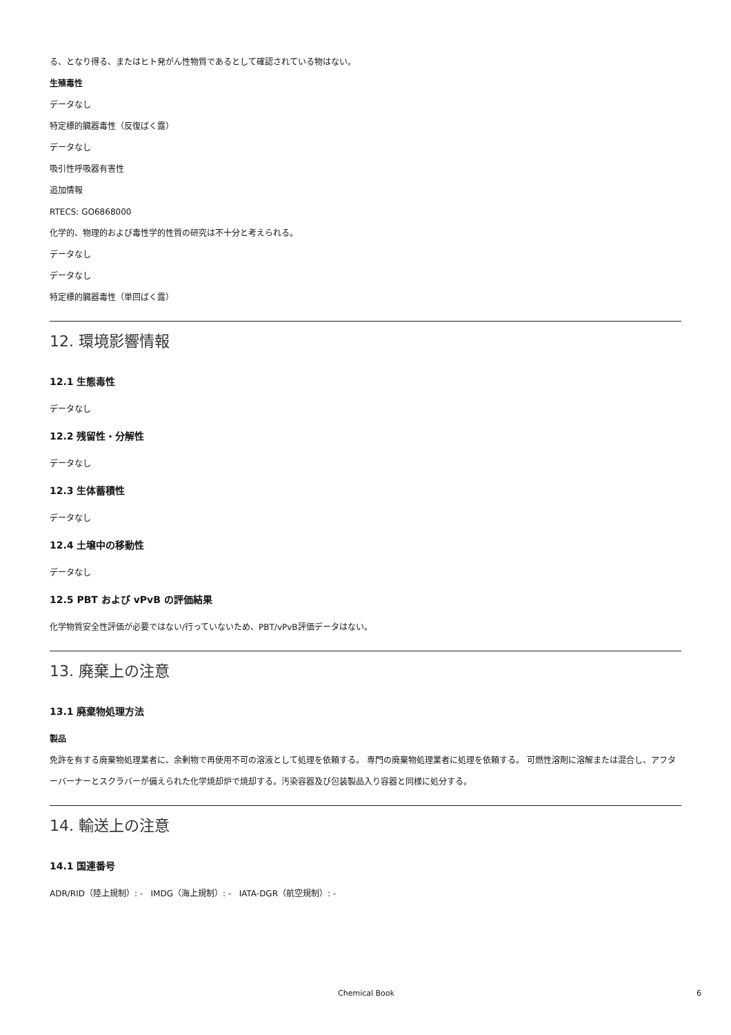る、となり得る、またはヒト発がん性物質であるとして確認されている物はない。
生殖毒性
データなし
特定標的臓器毒性（反復ばく露）
データなし
吸引性呼吸器有害性
追加情報
RTECS: GO6868000
化学的、物理的および毒性学的性質の研究は不十分と考えられる。
データなし
データなし
特定標的臓器毒性（単回ばく露）
12. 環境影響情報
12.1 生態毒性
データなし
12.2 残留性・分解性
データなし
12.3 生体蓄積性
データなし
12.4 土壌中の移動性
データなし
12.5 PBT および vPvB の評価結果
化学物質安全性評価が必要ではない/行っていないため、PBT/vPvB評価データはない。
13. 廃棄上の注意
13.1 廃棄物処理方法
製品
免許を有する廃棄物処理業者に、余剰物で再使用不可の溶液として処理を依頼する。 専門の廃棄物処理業者に処理を依頼する。 可燃性溶剤に溶解または混合し、アフターバーナーとスクラバーが備えられた化学焼却炉で焼却する。汚染容器及び包装製品入り容器と同様に処分する。
14. 輸送上の注意
14.1 国連番号
ADR/RID（陸上規制）: - IMDG（海上規制）: - IATA-DGR（航空規制）: -
Chemical Book 6